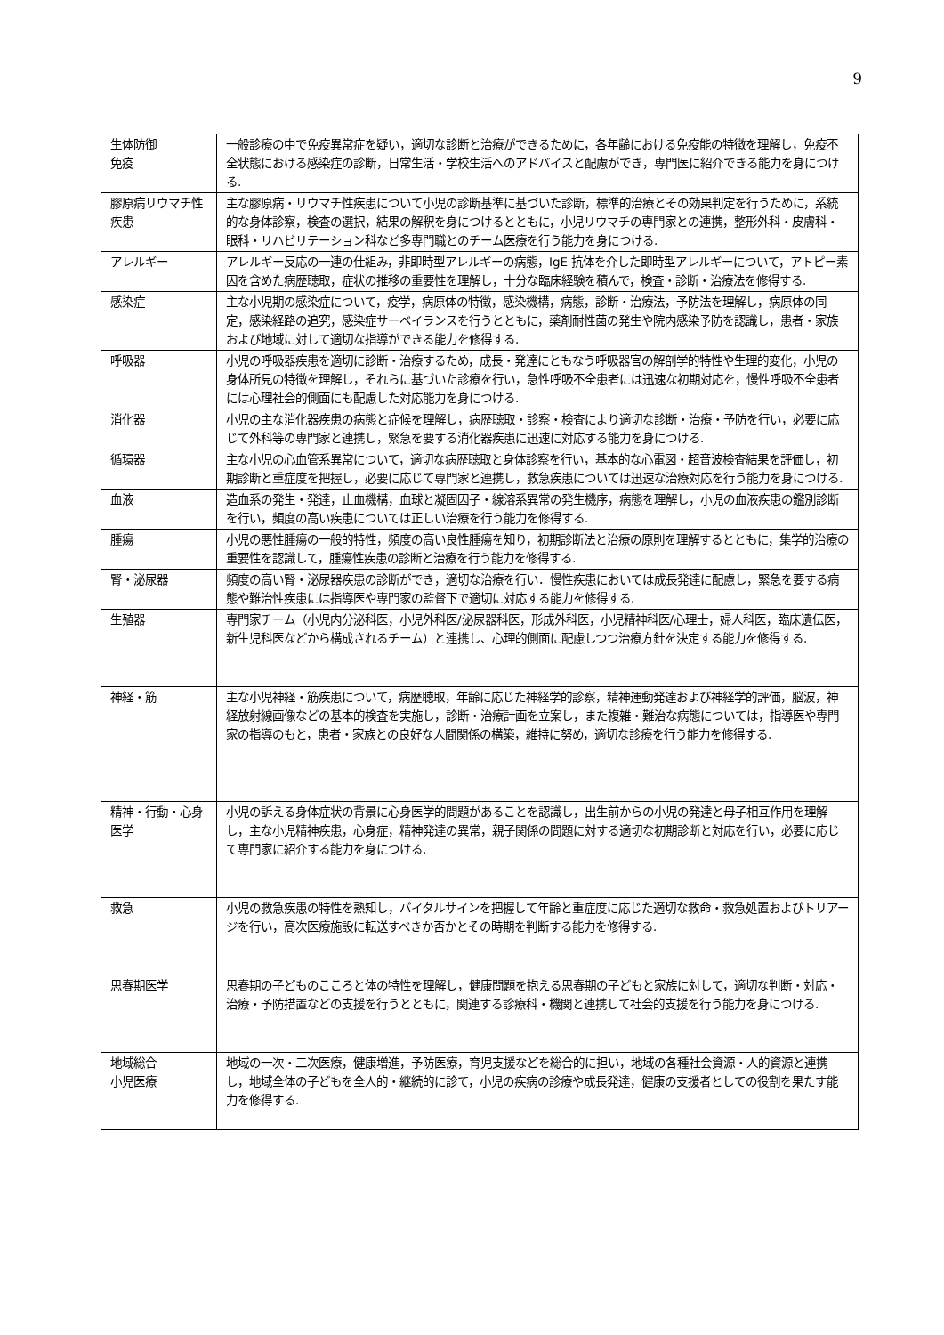9
| 生体防御 免疫 | 一般診療の中で免疫異常症を疑い，適切な診断と治療ができるために，各年齢における免疫能の特徴を理解し，免疫不全状態における感染症の診断，日常生活・学校生活へのアドバイスと配慮ができ，専門医に紹介できる能力を身につける. |
| 膠原病リウマチ性疾患 | 主な膠原病・リウマチ性疾患について小児の診断基準に基づいた診断，標準的治療とその効果判定を行うために，系統的な身体診察，検査の選択，結果の解釈を身につけるとともに，小児リウマチの専門家との連携，整形外科・皮膚科・眼科・リハビリテーション科など多専門職とのチーム医療を行う能力を身につける. |
| アレルギー | アレルギー反応の一連の仕組み，非即時型アレルギーの病態，IgE 抗体を介した即時型アレルギーについて，アトピー素因を含めた病歴聴取，症状の推移の重要性を理解し，十分な臨床経験を積んで，検査・診断・治療法を修得する. |
| 感染症 | 主な小児期の感染症について，疫学，病原体の特徴，感染機構，病態，診断・治療法，予防法を理解し，病原体の同定，感染経路の追究，感染症サーベイランスを行うとともに，薬剤耐性菌の発生や院内感染予防を認識し，患者・家族および地域に対して適切な指導ができる能力を修得する. |
| 呼吸器 | 小児の呼吸器疾患を適切に診断・治療するため，成長・発達にともなう呼吸器官の解剖学的特性や生理的変化，小児の身体所見の特徴を理解し，それらに基づいた診療を行い，急性呼吸不全患者には迅速な初期対応を，慢性呼吸不全患者には心理社会的側面にも配慮した対応能力を身につける. |
| 消化器 | 小児の主な消化器疾患の病態と症候を理解し，病歴聴取・診察・検査により適切な診断・治療・予防を行い，必要に応じて外科等の専門家と連携し，緊急を要する消化器疾患に迅速に対応する能力を身につける. |
| 循環器 | 主な小児の心血管系異常について，適切な病歴聴取と身体診察を行い，基本的な心電図・超音波検査結果を評価し，初期診断と重症度を把握し，必要に応じて専門家と連携し，救急疾患については迅速な治療対応を行う能力を身につける. |
| 血液 | 造血系の発生・発達，止血機構，血球と凝固因子・線溶系異常の発生機序，病態を理解し，小児の血液疾患の鑑別診断を行い，頻度の高い疾患については正しい治療を行う能力を修得する. |
| 腫瘍 | 小児の悪性腫瘍の一般的特性，頻度の高い良性腫瘍を知り，初期診断法と治療の原則を理解するとともに，集学的治療の重要性を認識して，腫瘍性疾患の診断と治療を行う能力を修得する. |
| 腎・泌尿器 | 頻度の高い腎・泌尿器疾患の診断ができ，適切な治療を行い．慢性疾患においては成長発達に配慮し，緊急を要する病態や難治性疾患には指導医や専門家の監督下で適切に対応する能力を修得する. |
| 生殖器 | 専門家チーム（小児内分泌科医，小児外科医/泌尿器科医，形成外科医，小児精神科医/心理士，婦人科医，臨床遺伝医，新生児科医などから構成されるチーム）と連携し、心理的側面に配慮しつつ治療方針を決定する能力を修得する. |
| 神経・筋 | 主な小児神経・筋疾患について，病歴聴取，年齢に応じた神経学的診察，精神運動発達および神経学的評価，脳波，神経放射線画像などの基本的検査を実施し，診断・治療計画を立案し，また複雑・難治な病態については，指導医や専門家の指導のもと，患者・家族との良好な人間関係の構築，維持に努め，適切な診療を行う能力を修得する. |
| 精神・行動・心身医学 | 小児の訴える身体症状の背景に心身医学的問題があることを認識し，出生前からの小児の発達と母子相互作用を理解し，主な小児精神疾患，心身症，精神発達の異常，親子関係の問題に対する適切な初期診断と対応を行い，必要に応じて専門家に紹介する能力を身につける. |
| 救急 | 小児の救急疾患の特性を熟知し，バイタルサインを把握して年齢と重症度に応じた適切な救命・救急処置およびトリアージを行い，高次医療施設に転送すべきか否かとその時期を判断する能力を修得する. |
| 思春期医学 | 思春期の子どものこころと体の特性を理解し，健康問題を抱える思春期の子どもと家族に対して，適切な判断・対応・治療・予防措置などの支援を行うとともに，関連する診療科・機関と連携して社会的支援を行う能力を身につける. |
| 地域総合 小児医療 | 地域の一次・二次医療，健康増進，予防医療，育児支援などを総合的に担い，地域の各種社会資源・人的資源と連携し，地域全体の子どもを全人的・継続的に診て，小児の疾病の診療や成長発達，健康の支援者としての役割を果たす能力を修得する. |